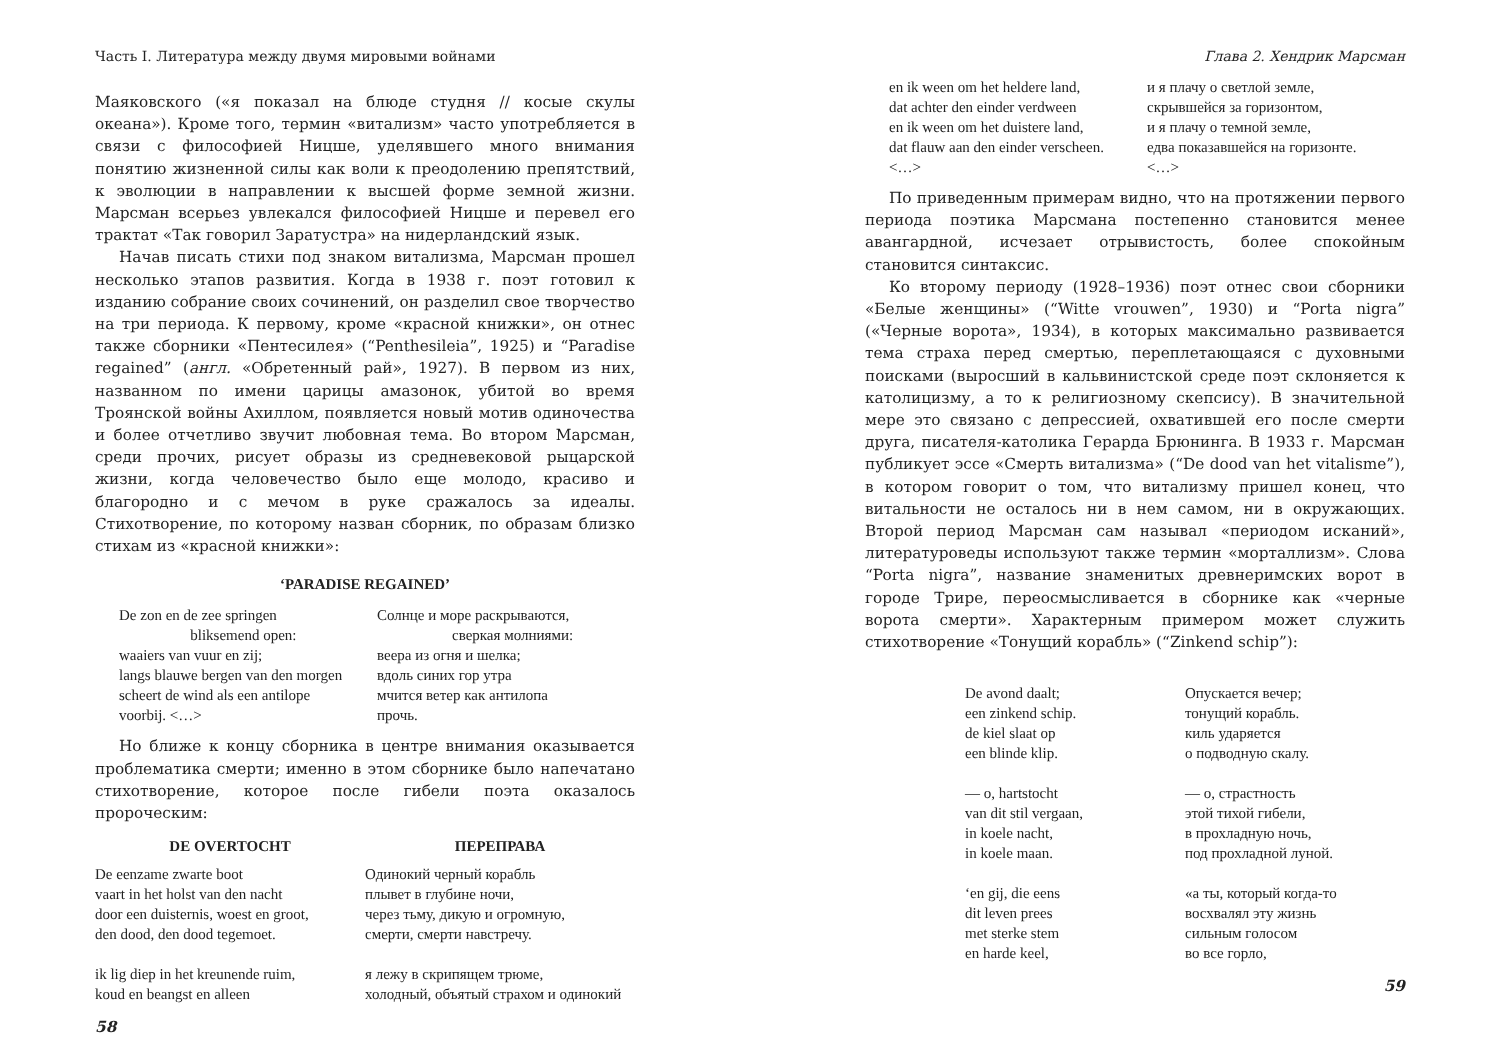Часть I. Литература между двумя мировыми войнами
Маяковского («я показал на блюде студня // косые скулы океана»). Кроме того, термин «витализм» часто употребляется в связи с философией Ницше, уделявшего много внимания понятию жизненной силы как воли к преодолению препятствий, к эволюции в направлении к высшей форме земной жизни. Марсман всерьез увлекался философией Ницше и перевел его трактат «Так говорил Заратустра» на нидерландский язык.
Начав писать стихи под знаком витализма, Марсман прошел несколько этапов развития. Когда в 1938 г. поэт готовил к изданию собрание своих сочинений, он разделил свое творчество на три периода. К первому, кроме «красной книжки», он отнес также сборники «Пентесилея» (“Penthesileia”, 1925) и “Paradise regained” (англ. «Обретенный рай», 1927). В первом из них, названном по имени царицы амазонок, убитой во время Троянской войны Ахиллом, появляется новый мотив одиночества и более отчетливо звучит любовная тема. Во втором Марсман, среди прочих, рисует образы из средневековой рыцарской жизни, когда человечество было еще молодо, красиво и благородно и с мечом в руке сражалось за идеалы. Стихотворение, по которому назван сборник, по образам близко стихам из «красной книжки»:
‘PARADISE REGAINED’
De zon en de zee springen
bliksemend open:
waaiers van vuur en zij;
langs blauwe bergen van den morgen
scheert de wind als een antilope
voorbij. <…>
Солнце и море раскрываются,
сверкая молниями:
веера из огня и шелка;
вдоль синих гор утра
мчится ветер как антилопа
прочь.
Но ближе к концу сборника в центре внимания оказывается проблематика смерти; именно в этом сборнике было напечатано стихотворение, которое после гибели поэта оказалось пророческим:
DE OVERTOCHT
De eenzame zwarte boot
vaart in het holst van den nacht
door een duisternis, woest en groot,
den dood, den dood tegemoet.
ik lig diep in het kreunende ruim,
koud en beangst en alleen
ПЕРЕПРАВА
Одинокий черный корабль
плывет в глубине ночи,
через тьму, дикую и огромную,
смерти, смерти навстречу.
я лежу в скрипящем трюме,
холодный, объятый страхом и одинокий
58
Глава 2. Хендрик Марсман
en ik ween om het heldere land,
dat achter den einder verdween
en ik ween om het duistere land,
dat flauw aan den einder verscheen.
<…>
и я плачу о светлой земле,
скрывшейся за горизонтом,
и я плачу о темной земле,
едва показавшейся на горизонте.
<…>
По приведенным примерам видно, что на протяжении первого периода поэтика Марсмана постепенно становится менее авангардной, исчезает отрывистость, более спокойным становится синтаксис.
Ко второму периоду (1928–1936) поэт отнес свои сборники «Белые женщины» (“Witte vrouwen”, 1930) и “Porta nigra” («Черные ворота», 1934), в которых максимально развивается тема страха перед смертью, переплетающаяся с духовными поисками (выросший в кальвинистской среде поэт склоняется к католицизму, а то к религиозному скепсису). В значительной мере это связано с депрессией, охватившей его после смерти друга, писателя-католика Герарда Брюнинга. В 1933 г. Марсман публикует эссе «Смерть витализма» (“De dood van het vitalisme”), в котором говорит о том, что витализму пришел конец, что витальности не осталось ни в нем самом, ни в окружающих. Второй период Марсман сам называл «периодом исканий», литературоведы используют также термин «морталлизм». Слова “Porta nigra”, название знаменитых древнеримских ворот в городе Трире, переосмысливается в сборнике как «черные ворота смерти». Характерным примером может служить стихотворение «Тонущий корабль» (“Zinkend schip”):
De avond daalt;
een zinkend schip.
de kiel slaat op
een blinde klip.
— o, hartstocht
van dit stil vergaan,
in koele nacht,
in koele maan.
‘en gij, die eens
dit leven prees
met sterke stem
en harde keel,
Опускается вечер;
тонущий корабль.
киль ударяется
о подводную скалу.
— о, страстность
этой тихой гибели,
в прохладную ночь,
под прохладной луной.
«а ты, который когда-то
восхвалял эту жизнь
сильным голосом
во все горло,
59